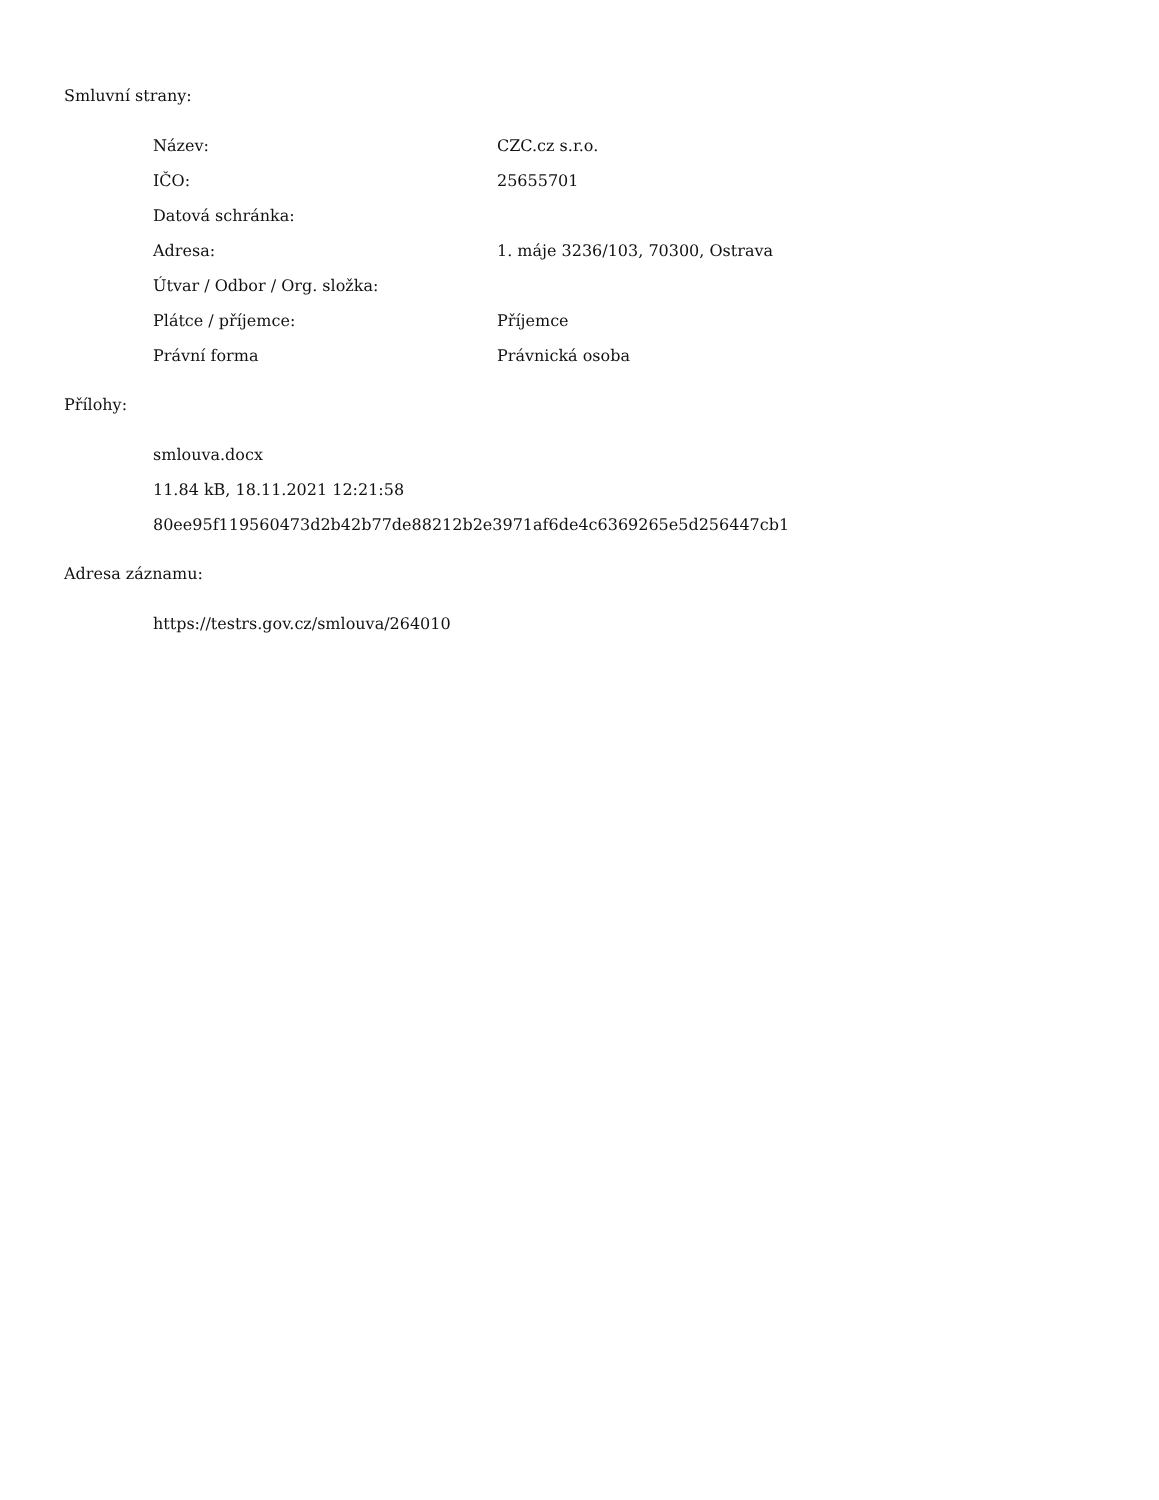Smluvní strany:
| Název: | CZC.cz s.r.o. |
| IČO: | 25655701 |
| Datová schránka: | |
| Adresa: | 1. máje 3236/103, 70300, Ostrava |
| Útvar / Odbor / Org. složka: | |
| Plátce / příjemce: | Příjemce |
| Právní forma | Právnická osoba |
Přílohy:
smlouva.docx
11.84 kB, 18.11.2021 12:21:58
80ee95f119560473d2b42b77de88212b2e3971af6de4c6369265e5d256447cb1
Adresa záznamu:
https://testrs.gov.cz/smlouva/264010